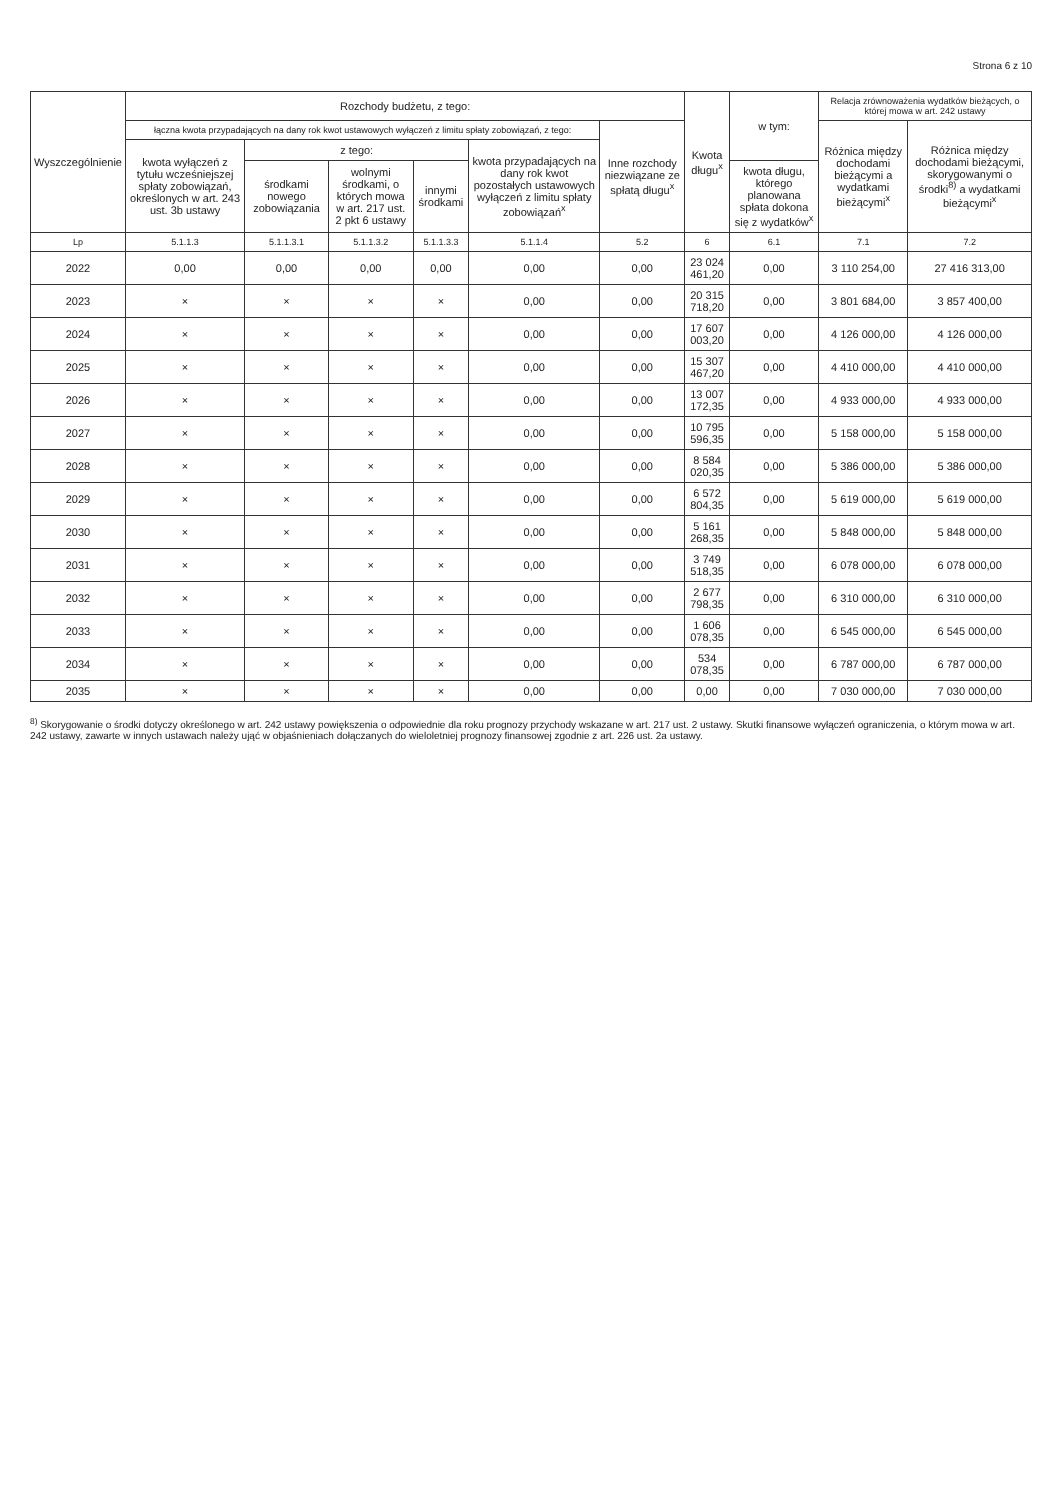Strona 6 z 10
| Wyszczególnienie | Rozchody budżetu, z tego: | | | | | | Kwota długu<sup>x</sup> | w tym: | Relacja zrównoważenia wydatków bieżących, o której mowa w art. 242 ustawy | |
| --- | --- | --- | --- | --- | --- | --- | --- | --- | --- | --- |
| | łączna kwota przypadających na dany rok kwot ustawowych wyłączeń z limitu spłaty zobowiązań, z tego: | | | | | Inne rozchody niezwiązane ze spłatą długu<sup>x</sup> | | | Różnica między dochodami bieżącymi a wydatkami bieżącymi<sup>x</sup> | Różnica między dochodami bieżącymi, skorygowanymi o środki<sup>8)</sup> a wydatkami bieżącymi<sup>x</sup> |
| | kwota wyłączeń z tytułu wcześniejszej spłaty zobowiązań, określonych w art. 243 ust. 3b ustawy | z tego: | | | kwota przypadających na dany rok kwot pozostałych ustawowych wyłączeń z limitu spłaty zobowiązań<sup>x</sup> | | | | | |
| | | środkami nowego zobowiązania | wolnymi środkami, o których mowa w art. 217 ust. 2 pkt 6 ustawy | innymi środkami | | | | kwota długu, którego planowana spłata dokona się z wydatków<sup>x</sup> | | |
| Lp | 5.1.1.3 | 5.1.1.3.1 | 5.1.1.3.2 | 5.1.1.3.3 | 5.1.1.4 | 5.2 | 6 | 6.1 | 7.1 | 7.2 |
| 2022 | 0,00 | 0,00 | 0,00 | 0,00 | 0,00 | 0,00 | 23 024 461,20 | 0,00 | 3 110 254,00 | 27 416 313,00 |
| 2023 | × | × | × | × | 0,00 | 0,00 | 20 315 718,20 | 0,00 | 3 801 684,00 | 3 857 400,00 |
| 2024 | × | × | × | × | 0,00 | 0,00 | 17 607 003,20 | 0,00 | 4 126 000,00 | 4 126 000,00 |
| 2025 | × | × | × | × | 0,00 | 0,00 | 15 307 467,20 | 0,00 | 4 410 000,00 | 4 410 000,00 |
| 2026 | × | × | × | × | 0,00 | 0,00 | 13 007 172,35 | 0,00 | 4 933 000,00 | 4 933 000,00 |
| 2027 | × | × | × | × | 0,00 | 0,00 | 10 795 596,35 | 0,00 | 5 158 000,00 | 5 158 000,00 |
| 2028 | × | × | × | × | 0,00 | 0,00 | 8 584 020,35 | 0,00 | 5 386 000,00 | 5 386 000,00 |
| 2029 | × | × | × | × | 0,00 | 0,00 | 6 572 804,35 | 0,00 | 5 619 000,00 | 5 619 000,00 |
| 2030 | × | × | × | × | 0,00 | 0,00 | 5 161 268,35 | 0,00 | 5 848 000,00 | 5 848 000,00 |
| 2031 | × | × | × | × | 0,00 | 0,00 | 3 749 518,35 | 0,00 | 6 078 000,00 | 6 078 000,00 |
| 2032 | × | × | × | × | 0,00 | 0,00 | 2 677 798,35 | 0,00 | 6 310 000,00 | 6 310 000,00 |
| 2033 | × | × | × | × | 0,00 | 0,00 | 1 606 078,35 | 0,00 | 6 545 000,00 | 6 545 000,00 |
| 2034 | × | × | × | × | 0,00 | 0,00 | 534 078,35 | 0,00 | 6 787 000,00 | 6 787 000,00 |
| 2035 | × | × | × | × | 0,00 | 0,00 | 0,00 | 0,00 | 7 030 000,00 | 7 030 000,00 |
<sup>8)</sup> Skorygowanie o środki dotyczy określonego w art. 242 ustawy powiększenia o odpowiednie dla roku prognozy przychody wskazane w art. 217 ust. 2 ustawy. Skutki finansowe wyłączeń ograniczenia, o którym mowa w art. 242 ustawy, zawarte w innych ustawach należy ująć w objaśnieniach dołączanych do wieloletniej prognozy finansowej zgodnie z art. 226 ust. 2a ustawy.